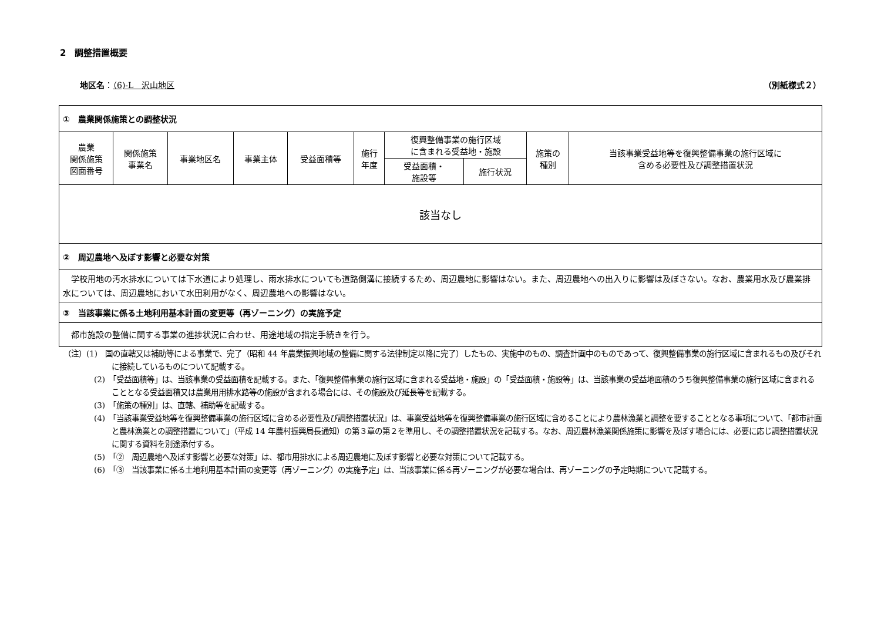2　調整措置概要
地区名：（6)-L　沢山地区 （別紙様式２）
| ① 農業関係施策との調整状況 | | | | | | | | | |
| 農業 関係施策 図面番号 | 関係施策 事業名 | 事業地区名 | 事業主体 | 受益面積等 | 施行 年度 | 復興整備事業の施行区域 に含まれる受益地・施設 | | 施策の 種別 | 当該事業受益地等を復興整備事業の施行区域に 含める必要性及び調整措置状況 |
| | | | | | | 受益面積・ 施設等 | 施行状況 | | |
| 該当なし | | | | | | | | | |
| ② 周辺農地へ及ぼす影響と必要な対策 | | | | | | | | | |
| 学校用地の汚水排水については下水道により処理し、雨水排水についても道路側溝に接続するため、周辺農地に影響はない。また、周辺農地への出入りに影響は及ぼさない。なお、農業用水及び農業排水については、周辺農地において水田利用がなく、周辺農地への影響はない。 | | | | | | | | | |
| ③ 当該事業に係る土地利用基本計画の変更等（再ゾーニング）の実施予定 | | | | | | | | | |
| 都市施設の整備に関する事業の進捗状況に合わせ、用途地域の指定手続きを行う。 | | | | | | | | | |
（注）(1)　国の直轄又は補助等による事業で、完了（昭和 44 年農業振興地域の整備に関する法律制定以降に完了）したもの、実施中のもの、調査計画中のものであって、復興整備事業の施行区域に含まれるもの及びそれに接続しているものについて記載する。
(2)　「受益面積等」は、当該事業の受益面積を記載する。また、「復興整備事業の施行区域に含まれる受益地・施設」の「受益面積・施設等」は、当該事業の受益地面積のうち復興整備事業の施行区域に含まれることとなる受益面積又は農業用用排水路等の施設が含まれる場合には、その施設及び延長等を記載する。
(3)　「施策の種別」は、直轄、補助等を記載する。
(4)　「当該事業受益地等を復興整備事業の施行区域に含める必要性及び調整措置状況」は、事業受益地等を復興整備事業の施行区域に含めることにより農林漁業と調整を要することとなる事項について、「都市計画と農林漁業との調整措置について」（平成 14 年農村振興局長通知）の第３章の第２を準用し、その調整措置状況を記載する。なお、周辺農林漁業関係施策に影響を及ぼす場合には、必要に応じ調整措置状況に関する資料を別途添付する。
(5)　「②　周辺農地へ及ぼす影響と必要な対策」は、都市用排水による周辺農地に及ぼす影響と必要な対策について記載する。
(6)　「③　当該事業に係る土地利用基本計画の変更等（再ゾーニング）の実施予定」は、当該事業に係る再ゾーニングが必要な場合は、再ゾーニングの予定時期について記載する。